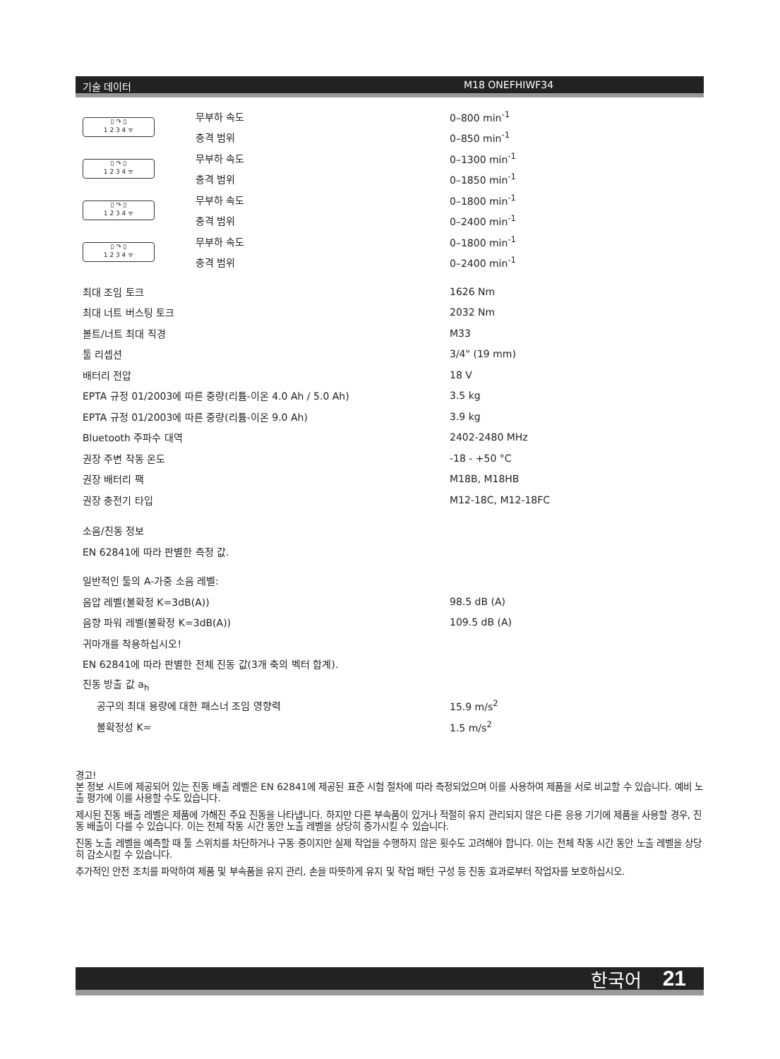기술 데이터 M18 ONEFHIWF34
| ▯ ↷ ▯ 1 2 3 4 ᯤ | 무부하 속도 | 0–800 min<sup>-1</sup> |
| | 충격 범위 | 0–850 min<sup>-1</sup> |
| ▯ ↷ ▯ 1 2 3 4 ᯤ | 무부하 속도 | 0–1300 min<sup>-1</sup> |
| | 충격 범위 | 0–1850 min<sup>-1</sup> |
| ▯ ↷ ▯ 1 2 3 4 ᯤ | 무부하 속도 | 0–1800 min<sup>-1</sup> |
| | 충격 범위 | 0–2400 min<sup>-1</sup> |
| ▯ ↷ ▯ 1 2 3 4 ᯤ | 무부하 속도 | 0–1800 min<sup>-1</sup> |
| | 충격 범위 | 0–2400 min<sup>-1</sup> |
| 최대 조임 토크 | 1626 Nm |
| 최대 너트 버스팅 토크 | 2032 Nm |
| 볼트/너트 최대 직경 | M33 |
| 툴 리셉션 | 3/4" (19 mm) |
| 배터리 전압 | 18 V |
| EPTA 규정 01/2003에 따른 중량(리튬-이온 4.0 Ah / 5.0 Ah) | 3.5 kg |
| EPTA 규정 01/2003에 따른 중량(리튬-이온 9.0 Ah) | 3.9 kg |
| Bluetooth 주파수 대역 | 2402-2480 MHz |
| 권장 주변 작동 온도 | -18 - +50 °C |
| 권장 배터리 팩 | M18B, M18HB |
| 권장 충전기 타입 | M12-18C, M12-18FC |
| 소음/진동 정보 | |
| EN 62841에 따라 판별한 측정 값. | |
| 일반적인 툴의 A-가중 소음 레벨: | |
| 음압 레벨(불확정 K=3dB(A)) | 98.5 dB (A) |
| 음향 파워 레벨(불확정 K=3dB(A)) | 109.5 dB (A) |
| 귀마개를 착용하십시오! | |
| EN 62841에 따라 판별한 전체 진동 값(3개 축의 벡터 합계). | |
| 진동 방출 값 a<sub>h</sub> | |
| 공구의 최대 용량에 대한 패스너 조임 영향력 | 15.9 m/s<sup>2</sup> |
| 불확정성 K= | 1.5 m/s<sup>2</sup> |
경고!
본 정보 시트에 제공되어 있는 진동 배출 레벨은 EN 62841에 제공된 표준 시험 절차에 따라 측정되었으며 이를 사용하여 제품을 서로 비교할 수 있습니다. 예비 노출 평가에 이를 사용할 수도 있습니다.
제시된 진동 배출 레벨은 제품에 가해진 주요 진동을 나타냅니다. 하지만 다른 부속품이 있거나 적절히 유지 관리되지 않은 다른 응용 기기에 제품을 사용할 경우, 진동 배출이 다를 수 있습니다. 이는 전체 작동 시간 동안 노출 레벨을 상당히 증가시킬 수 있습니다.
진동 노출 레벨을 예측할 때 툴 스위치를 차단하거나 구동 중이지만 실제 작업을 수행하지 않은 횟수도 고려해야 합니다. 이는 전체 작동 시간 동안 노출 레벨을 상당히 감소시킬 수 있습니다.
추가적인 안전 조치를 파악하여 제품 및 부속품을 유지 관리, 손을 따뜻하게 유지 및 작업 패턴 구성 등 진동 효과로부터 작업자를 보호하십시오.
한국어 21